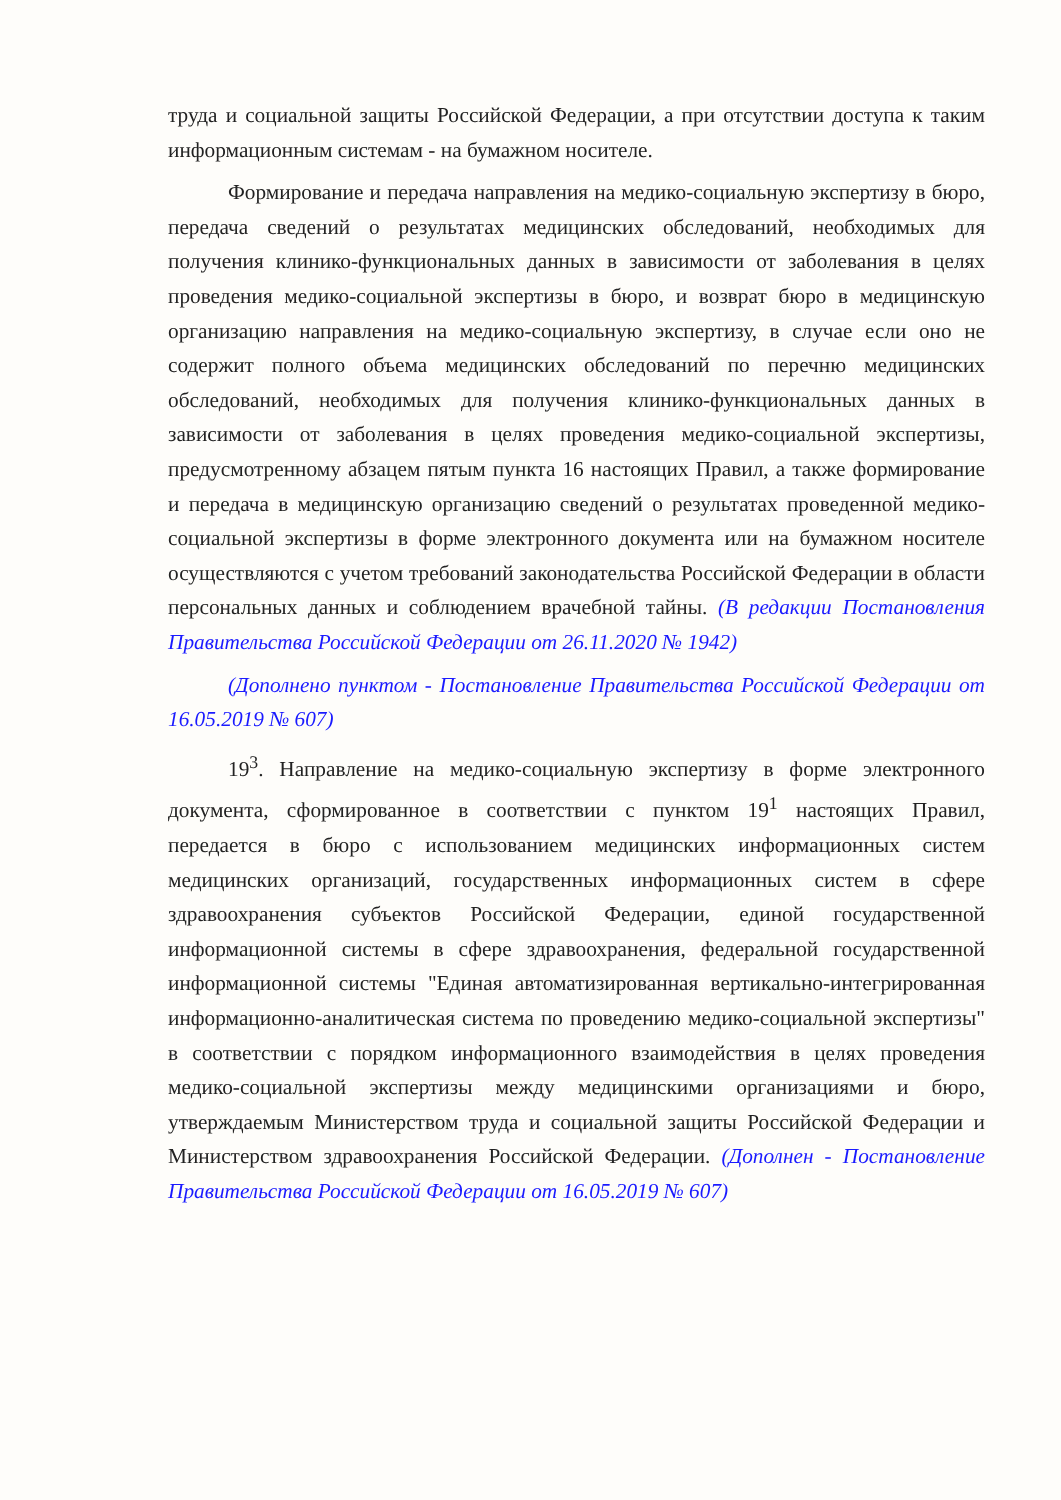труда и социальной защиты Российской Федерации, а при отсутствии доступа к таким информационным системам - на бумажном носителе.
Формирование и передача направления на медико-социальную экспертизу в бюро, передача сведений о результатах медицинских обследований, необходимых для получения клинико-функциональных данных в зависимости от заболевания в целях проведения медико-социальной экспертизы в бюро, и возврат бюро в медицинскую организацию направления на медико-социальную экспертизу, в случае если оно не содержит полного объема медицинских обследований по перечню медицинских обследований, необходимых для получения клинико-функциональных данных в зависимости от заболевания в целях проведения медико-социальной экспертизы, предусмотренному абзацем пятым пункта 16 настоящих Правил, а также формирование и передача в медицинскую организацию сведений о результатах проведенной медико-социальной экспертизы в форме электронного документа или на бумажном носителе осуществляются с учетом требований законодательства Российской Федерации в области персональных данных и соблюдением врачебной тайны. (В редакции Постановления Правительства Российской Федерации от 26.11.2020 № 1942)
(Дополнено пунктом - Постановление Правительства Российской Федерации от 16.05.2019 № 607)
19<sup>3</sup>. Направление на медико-социальную экспертизу в форме электронного документа, сформированное в соответствии с пунктом 19<sup>1</sup> настоящих Правил, передается в бюро с использованием медицинских информационных систем медицинских организаций, государственных информационных систем в сфере здравоохранения субъектов Российской Федерации, единой государственной информационной системы в сфере здравоохранения, федеральной государственной информационной системы "Единая автоматизированная вертикально-интегрированная информационно-аналитическая система по проведению медико-социальной экспертизы" в соответствии с порядком информационного взаимодействия в целях проведения медико-социальной экспертизы между медицинскими организациями и бюро, утверждаемым Министерством труда и социальной защиты Российской Федерации и Министерством здравоохранения Российской Федерации. (Дополнен - Постановление Правительства Российской Федерации от 16.05.2019 № 607)